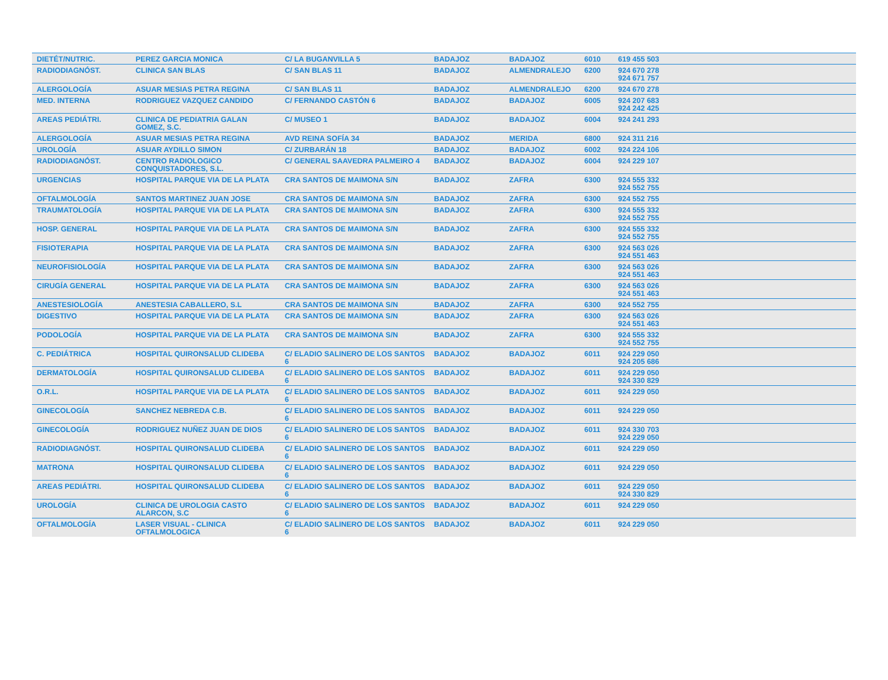| DIETÉT/NUTRIC. | PEREZ GARCIA MONICA | C/ LA BUGANVILLA 5 | BADAJOZ | BADAJOZ | 6010 | 619 455 503 |
| RADIODIAGNÓST. | CLINICA SAN BLAS | C/ SAN BLAS 11 | BADAJOZ | ALMENDRALEJO | 6200 | 924 670 278 924 671 757 |
| ALERGOLOGÍA | ASUAR MESIAS PETRA REGINA | C/ SAN BLAS 11 | BADAJOZ | ALMENDRALEJO | 6200 | 924 670 278 |
| MED. INTERNA | RODRIGUEZ VAZQUEZ CANDIDO | C/ FERNANDO CASTÓN 6 | BADAJOZ | BADAJOZ | 6005 | 924 207 683 924 242 425 |
| AREAS PEDIÁTRI. | CLINICA DE PEDIATRIA GALAN GOMEZ, S.C. | C/ MUSEO 1 | BADAJOZ | BADAJOZ | 6004 | 924 241 293 |
| ALERGOLOGÍA | ASUAR MESIAS PETRA REGINA | AVD REINA SOFÍA 34 | BADAJOZ | MERIDA | 6800 | 924 311 216 |
| UROLOGÍA | ASUAR AYDILLO SIMON | C/ ZURBARÁN 18 | BADAJOZ | BADAJOZ | 6002 | 924 224 106 |
| RADIODIAGNÓST. | CENTRO RADIOLOGICO CONQUISTADORES, S.L. | C/ GENERAL SAAVEDRA PALMEIRO 4 | BADAJOZ | BADAJOZ | 6004 | 924 229 107 |
| URGENCIAS | HOSPITAL PARQUE VIA DE LA PLATA | CRA SANTOS DE MAIMONA S/N | BADAJOZ | ZAFRA | 6300 | 924 555 332 924 552 755 |
| OFTALMOLOGÍA | SANTOS MARTINEZ JUAN JOSE | CRA SANTOS DE MAIMONA S/N | BADAJOZ | ZAFRA | 6300 | 924 552 755 |
| TRAUMATOLOGÍA | HOSPITAL PARQUE VIA DE LA PLATA | CRA SANTOS DE MAIMONA S/N | BADAJOZ | ZAFRA | 6300 | 924 555 332 924 552 755 |
| HOSP. GENERAL | HOSPITAL PARQUE VIA DE LA PLATA | CRA SANTOS DE MAIMONA S/N | BADAJOZ | ZAFRA | 6300 | 924 555 332 924 552 755 |
| FISIOTERAPIA | HOSPITAL PARQUE VIA DE LA PLATA | CRA SANTOS DE MAIMONA S/N | BADAJOZ | ZAFRA | 6300 | 924 563 026 924 551 463 |
| NEUROFISIOLOGÍA | HOSPITAL PARQUE VIA DE LA PLATA | CRA SANTOS DE MAIMONA S/N | BADAJOZ | ZAFRA | 6300 | 924 563 026 924 551 463 |
| CIRUGÍA GENERAL | HOSPITAL PARQUE VIA DE LA PLATA | CRA SANTOS DE MAIMONA S/N | BADAJOZ | ZAFRA | 6300 | 924 563 026 924 551 463 |
| ANESTESIOLOGÍA | ANESTESIA CABALLERO, S.L | CRA SANTOS DE MAIMONA S/N | BADAJOZ | ZAFRA | 6300 | 924 552 755 |
| DIGESTIVO | HOSPITAL PARQUE VIA DE LA PLATA | CRA SANTOS DE MAIMONA S/N | BADAJOZ | ZAFRA | 6300 | 924 563 026 924 551 463 |
| PODOLOGÍA | HOSPITAL PARQUE VIA DE LA PLATA | CRA SANTOS DE MAIMONA S/N | BADAJOZ | ZAFRA | 6300 | 924 555 332 924 552 755 |
| C. PEDIÁTRICA | HOSPITAL QUIRONSALUD CLIDEBA | C/ ELADIO SALINERO DE LOS SANTOS 6 | BADAJOZ | BADAJOZ | 6011 | 924 229 050 924 205 686 |
| DERMATOLOGÍA | HOSPITAL QUIRONSALUD CLIDEBA | C/ ELADIO SALINERO DE LOS SANTOS 6 | BADAJOZ | BADAJOZ | 6011 | 924 229 050 924 330 829 |
| O.R.L. | HOSPITAL PARQUE VIA DE LA PLATA | C/ ELADIO SALINERO DE LOS SANTOS 6 | BADAJOZ | BADAJOZ | 6011 | 924 229 050 |
| GINECOLOGÍA | SANCHEZ NEBREDA C.B. | C/ ELADIO SALINERO DE LOS SANTOS 6 | BADAJOZ | BADAJOZ | 6011 | 924 229 050 |
| GINECOLOGÍA | RODRIGUEZ NUÑEZ JUAN DE DIOS | C/ ELADIO SALINERO DE LOS SANTOS 6 | BADAJOZ | BADAJOZ | 6011 | 924 330 703 924 229 050 |
| RADIODIAGNÓST. | HOSPITAL QUIRONSALUD CLIDEBA | C/ ELADIO SALINERO DE LOS SANTOS 6 | BADAJOZ | BADAJOZ | 6011 | 924 229 050 |
| MATRONA | HOSPITAL QUIRONSALUD CLIDEBA | C/ ELADIO SALINERO DE LOS SANTOS 6 | BADAJOZ | BADAJOZ | 6011 | 924 229 050 |
| AREAS PEDIÁTRI. | HOSPITAL QUIRONSALUD CLIDEBA | C/ ELADIO SALINERO DE LOS SANTOS 6 | BADAJOZ | BADAJOZ | 6011 | 924 229 050 924 330 829 |
| UROLOGÍA | CLINICA DE UROLOGIA CASTO ALARCON, S.C | C/ ELADIO SALINERO DE LOS SANTOS 6 | BADAJOZ | BADAJOZ | 6011 | 924 229 050 |
| OFTALMOLOGÍA | LASER VISUAL - CLINICA OFTALMOLOGICA | C/ ELADIO SALINERO DE LOS SANTOS 6 | BADAJOZ | BADAJOZ | 6011 | 924 229 050 |